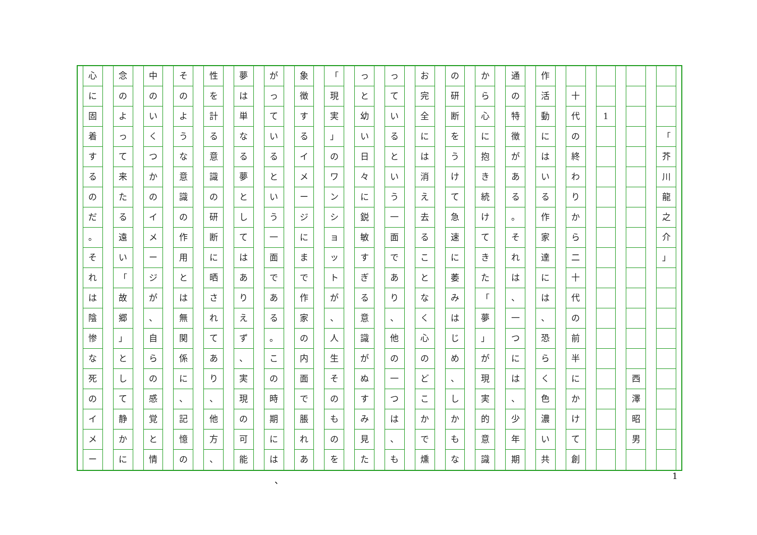「
芥川龍之介
」
西澤昭男
1 十代の終わりから二十代の前半にかけて創
作活動にはいる作家達には
、
恐らく色濃い共
通の特徴がある
。
それは
、
一つには
、
少年期
から心に抱き続けてきた
「
夢
」
が現実的意識
の研断をうけて急速に萎みはじめ
、
しかもな
お完全には消え去ることなく心のどこかで燻
っているという一面であり
、
他の一つは
、
も
っと幼い日々に鋭敏すぎる意識がぬすみ見た
「
現実
」
のワンショットが
、
人生そのものを
象徴するイメージにまで作家の内面で脹れあ
がっているという一面である
。
この時期には
夢は単なる夢としてはありえず
、
実現の可能
性を計る意識の研断に晒されてあり
、
他方
、
そのような意識の作用とは無関係に
、
記憶の
中のいくつかのイメージが
、
自らの感覚と情
念のよって来たる遠い
「
故郷
」
として静かに
心に固着するのだ
。
それは陰惨な死のイメー
、 1